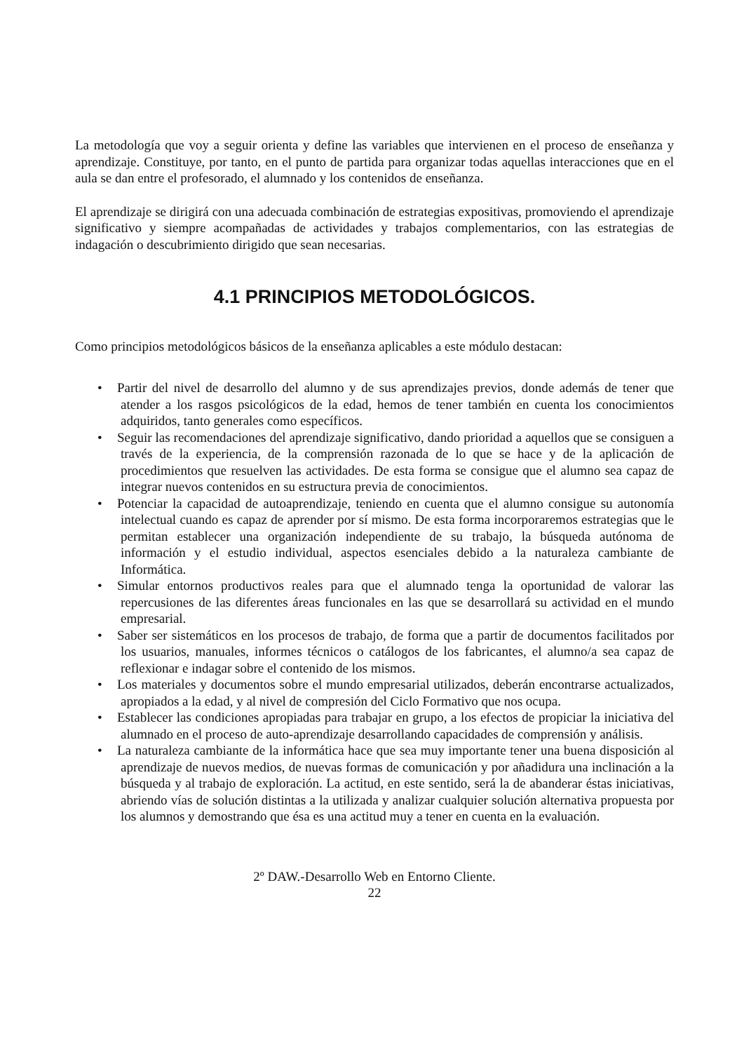La metodología que voy a seguir orienta y define las variables que intervienen en el proceso de enseñanza y aprendizaje. Constituye, por tanto, en el punto de partida para organizar todas aquellas interacciones que en el aula se dan entre el profesorado, el alumnado y los contenidos de enseñanza.
El aprendizaje se dirigirá con una adecuada combinación de estrategias expositivas, promoviendo el aprendizaje significativo y siempre acompañadas de actividades y trabajos complementarios, con las estrategias de indagación o descubrimiento dirigido que sean necesarias.
4.1 PRINCIPIOS METODOLÓGICOS.
Como principios metodológicos básicos de la enseñanza aplicables a este módulo destacan:
• Partir del nivel de desarrollo del alumno y de sus aprendizajes previos, donde además de tener que atender a los rasgos psicológicos de la edad, hemos de tener también en cuenta los conocimientos adquiridos, tanto generales como específicos.
• Seguir las recomendaciones del aprendizaje significativo, dando prioridad a aquellos que se consiguen a través de la experiencia, de la comprensión razonada de lo que se hace y de la aplicación de procedimientos que resuelven las actividades. De esta forma se consigue que el alumno sea capaz de integrar nuevos contenidos en su estructura previa de conocimientos.
• Potenciar la capacidad de autoaprendizaje, teniendo en cuenta que el alumno consigue su autonomía intelectual cuando es capaz de aprender por sí mismo. De esta forma incorporaremos estrategias que le permitan establecer una organización independiente de su trabajo, la búsqueda autónoma de información y el estudio individual, aspectos esenciales debido a la naturaleza cambiante de Informática.
• Simular entornos productivos reales para que el alumnado tenga la oportunidad de valorar las repercusiones de las diferentes áreas funcionales en las que se desarrollará su actividad en el mundo empresarial.
• Saber ser sistemáticos en los procesos de trabajo, de forma que a partir de documentos facilitados por los usuarios, manuales, informes técnicos o catálogos de los fabricantes, el alumno/a sea capaz de reflexionar e indagar sobre el contenido de los mismos.
• Los materiales y documentos sobre el mundo empresarial utilizados, deberán encontrarse actualizados, apropiados a la edad, y al nivel de compresión del Ciclo Formativo que nos ocupa.
• Establecer las condiciones apropiadas para trabajar en grupo, a los efectos de propiciar la iniciativa del alumnado en el proceso de auto-aprendizaje desarrollando capacidades de comprensión y análisis.
• La naturaleza cambiante de la informática hace que sea muy importante tener una buena disposición al aprendizaje de nuevos medios, de nuevas formas de comunicación y por añadidura una inclinación a la búsqueda y al trabajo de exploración. La actitud, en este sentido, será la de abanderar éstas iniciativas, abriendo vías de solución distintas a la utilizada y analizar cualquier solución alternativa propuesta por los alumnos y demostrando que ésa es una actitud muy a tener en cuenta en la evaluación.
2º DAW.-Desarrollo Web en Entorno Cliente.
22